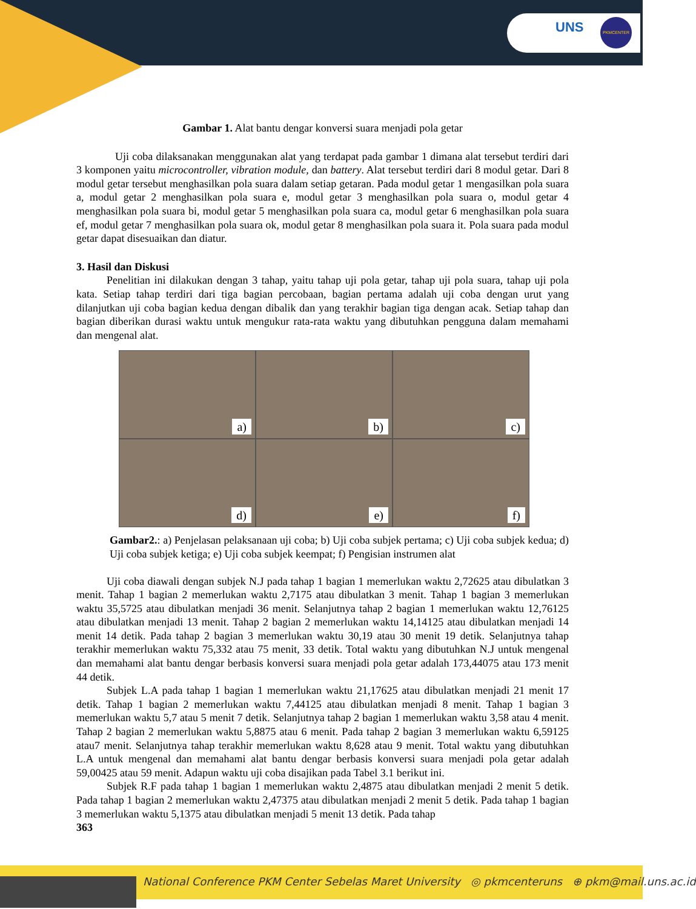UNS PKMCENTER
Gambar 1. Alat bantu dengar konversi suara menjadi pola getar
Uji coba dilaksanakan menggunakan alat yang terdapat pada gambar 1 dimana alat tersebut terdiri dari 3 komponen yaitu microcontroller, vibration module, dan battery. Alat tersebut terdiri dari 8 modul getar. Dari 8 modul getar tersebut menghasilkan pola suara dalam setiap getaran. Pada modul getar 1 mengasilkan pola suara a, modul getar 2 menghasilkan pola suara e, modul getar 3 menghasilkan pola suara o, modul getar 4 menghasilkan pola suara bi, modul getar 5 menghasilkan pola suara ca, modul getar 6 menghasilkan pola suara ef, modul getar 7 menghasilkan pola suara ok, modul getar 8 menghasilkan pola suara it. Pola suara pada modul getar dapat disesuaikan dan diatur.
3. Hasil dan Diskusi
Penelitian ini dilakukan dengan 3 tahap, yaitu tahap uji pola getar, tahap uji pola suara, tahap uji pola kata. Setiap tahap terdiri dari tiga bagian percobaan, bagian pertama adalah uji coba dengan urut yang dilanjutkan uji coba bagian kedua dengan dibalik dan yang terakhir bagian tiga dengan acak. Setiap tahap dan bagian diberikan durasi waktu untuk mengukur rata-rata waktu yang dibutuhkan pengguna dalam memahami dan mengenal alat.
a)
b)
c)
d)
e)
f)
Gambar2.: a) Penjelasan pelaksanaan uji coba; b) Uji coba subjek pertama; c) Uji coba subjek kedua; d) Uji coba subjek ketiga; e) Uji coba subjek keempat; f) Pengisian instrumen alat
Uji coba diawali dengan subjek N.J pada tahap 1 bagian 1 memerlukan waktu 2,72625 atau dibulatkan 3 menit. Tahap 1 bagian 2 memerlukan waktu 2,7175 atau dibulatkan 3 menit. Tahap 1 bagian 3 memerlukan waktu 35,5725 atau dibulatkan menjadi 36 menit. Selanjutnya tahap 2 bagian 1 memerlukan waktu 12,76125 atau dibulatkan menjadi 13 menit. Tahap 2 bagian 2 memerlukan waktu 14,14125 atau dibulatkan menjadi 14 menit 14 detik. Pada tahap 2 bagian 3 memerlukan waktu 30,19 atau 30 menit 19 detik. Selanjutnya tahap terakhir memerlukan waktu 75,332 atau 75 menit, 33 detik. Total waktu yang dibutuhkan N.J untuk mengenal dan memahami alat bantu dengar berbasis konversi suara menjadi pola getar adalah 173,44075 atau 173 menit 44 detik.
Subjek L.A pada tahap 1 bagian 1 memerlukan waktu 21,17625 atau dibulatkan menjadi 21 menit 17 detik. Tahap 1 bagian 2 memerlukan waktu 7,44125 atau dibulatkan menjadi 8 menit. Tahap 1 bagian 3 memerlukan waktu 5,7 atau 5 menit 7 detik. Selanjutnya tahap 2 bagian 1 memerlukan waktu 3,58 atau 4 menit. Tahap 2 bagian 2 memerlukan waktu 5,8875 atau 6 menit. Pada tahap 2 bagian 3 memerlukan waktu 6,59125 atau7 menit. Selanjutnya tahap terakhir memerlukan waktu 8,628 atau 9 menit. Total waktu yang dibutuhkan L.A untuk mengenal dan memahami alat bantu dengar berbasis konversi suara menjadi pola getar adalah 59,00425 atau 59 menit. Adapun waktu uji coba disajikan pada Tabel 3.1 berikut ini.
Subjek R.F pada tahap 1 bagian 1 memerlukan waktu 2,4875 atau dibulatkan menjadi 2 menit 5 detik. Pada tahap 1 bagian 2 memerlukan waktu 2,47375 atau dibulatkan menjadi 2 menit 5 detik. Pada tahap 1 bagian 3 memerlukan waktu 5,1375 atau dibulatkan menjadi 5 menit 13 detik. Pada tahap
363
National Conference PKM Center Sebelas Maret University ◎ pkmcenteruns ⊕ pkm@mail.uns.ac.id